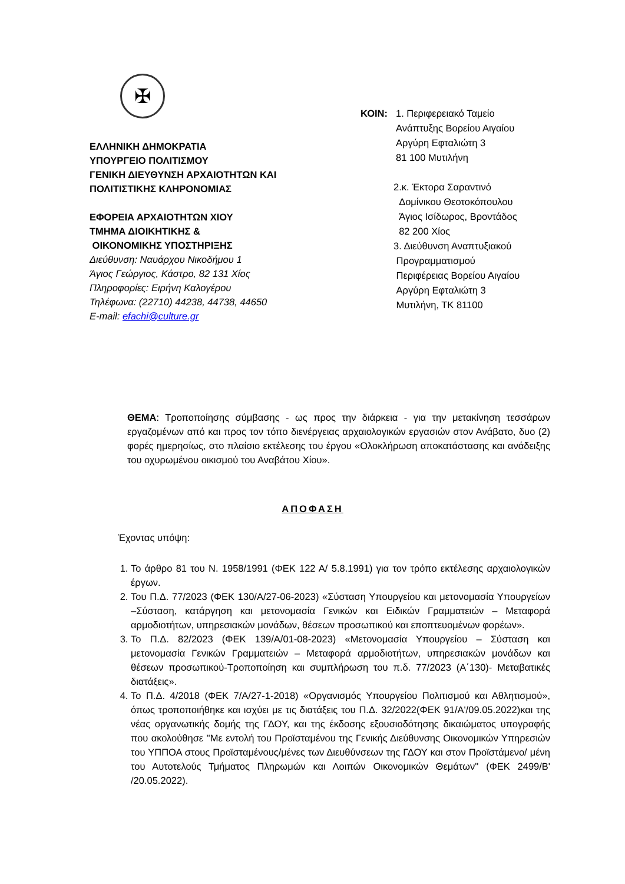✠
ΕΛΛΗΝΙΚΗ ΔΗΜΟΚΡΑΤΙΑ
ΥΠΟΥΡΓΕΙΟ ΠΟΛΙΤΙΣΜΟΥ
ΓΕΝΙΚΗ ΔΙΕΥΘΥΝΣΗ ΑΡΧΑΙΟΤΗΤΩΝ ΚΑΙ
ΠΟΛΙΤΙΣΤΙΚΗΣ ΚΛΗΡΟΝΟΜΙΑΣ
ΕΦΟΡΕΙΑ ΑΡΧΑΙΟΤΗΤΩΝ ΧΙΟΥ
ΤΜΗΜΑ ΔΙΟΙΚΗΤΙΚΗΣ &
ΟΙΚΟΝΟΜΙΚΗΣ ΥΠΟΣΤΗΡΙΞΗΣ
Διεύθυνση: Ναυάρχου Νικοδήμου 1
Άγιος Γεώργιος, Κάστρο, 82 131 Χίος
Πληροφορίες: Ειρήνη Καλογέρου
Τηλέφωνα: (22710) 44238, 44738, 44650
E-mail: efachi@culture.gr
ΚΟΙΝ: 1. Περιφερειακό Ταμείο
Ανάπτυξης Βορείου Αιγαίου
Αργύρη Εφταλιώτη 3
81 100 Μυτιλήνη
2.κ. Έκτορα Σαραντινό
Δομίνικου Θεοτοκόπουλου
Άγιος Ισίδωρος, Βροντάδος
82 200 Χίος
3. Διεύθυνση Αναπτυξιακού
Προγραμματισμού
Περιφέρειας Βορείου Αιγαίου
Αργύρη Εφταλιώτη 3
Μυτιλήνη, ΤΚ 81100
ΘΕΜΑ: Τροποποίησης σύμβασης - ως προς την διάρκεια - για την μετακίνηση τεσσάρων εργαζομένων από και προς τον τόπο διενέργειας αρχαιολογικών εργασιών στον Ανάβατο, δυο (2) φορές ημερησίως, στο πλαίσιο εκτέλεσης του έργου «Ολοκλήρωση αποκατάστασης και ανάδειξης του οχυρωμένου οικισμού του Αναβάτου Χίου».
ΑΠΟΦΑΣΗ
Έχοντας υπόψη:
1. Το άρθρο 81 του Ν. 1958/1991 (ΦΕΚ 122 Α/ 5.8.1991) για τον τρόπο εκτέλεσης αρχαιολογικών έργων.
2. Του Π.Δ. 77/2023 (ΦΕΚ 130/Α/27-06-2023) «Σύσταση Υπουργείου και μετονομασία Υπουργείων –Σύσταση, κατάργηση και μετονομασία Γενικών και Ειδικών Γραμματειών – Μεταφορά αρμοδιοτήτων, υπηρεσιακών μονάδων, θέσεων προσωπικού και εποπτευομένων φορέων».
3. Το Π.Δ. 82/2023 (ΦΕΚ 139/Α/01-08-2023) «Μετονομασία Υπουργείου – Σύσταση και μετονομασία Γενικών Γραμματειών – Μεταφορά αρμοδιοτήτων, υπηρεσιακών μονάδων και θέσεων προσωπικού-Τροποποίηση και συμπλήρωση του π.δ. 77/2023 (Α΄130)- Μεταβατικές διατάξεις».
4. Το Π.Δ. 4/2018 (ΦΕΚ 7/Α/27-1-2018) «Οργανισμός Υπουργείου Πολιτισμού και Αθλητισμού», όπως τροποποιήθηκε και ισχύει με τις διατάξεις του Π.Δ. 32/2022(ΦΕΚ 91/Α'/09.05.2022)και της νέας οργανωτικής δομής της ΓΔΟΥ, και της έκδοσης εξουσιοδότησης δικαιώματος υπογραφής που ακολούθησε ''Με εντολή του Προϊσταμένου της Γενικής Διεύθυνσης Οικονομικών Υπηρεσιών του ΥΠΠΟΑ στους Προϊσταμένους/μένες των Διευθύνσεων της ΓΔΟΥ και στον Προϊστάμενο/ μένη του Αυτοτελούς Τμήματος Πληρωμών και Λοιπών Οικονομικών Θεμάτων'' (ΦΕΚ 2499/Β' /20.05.2022).